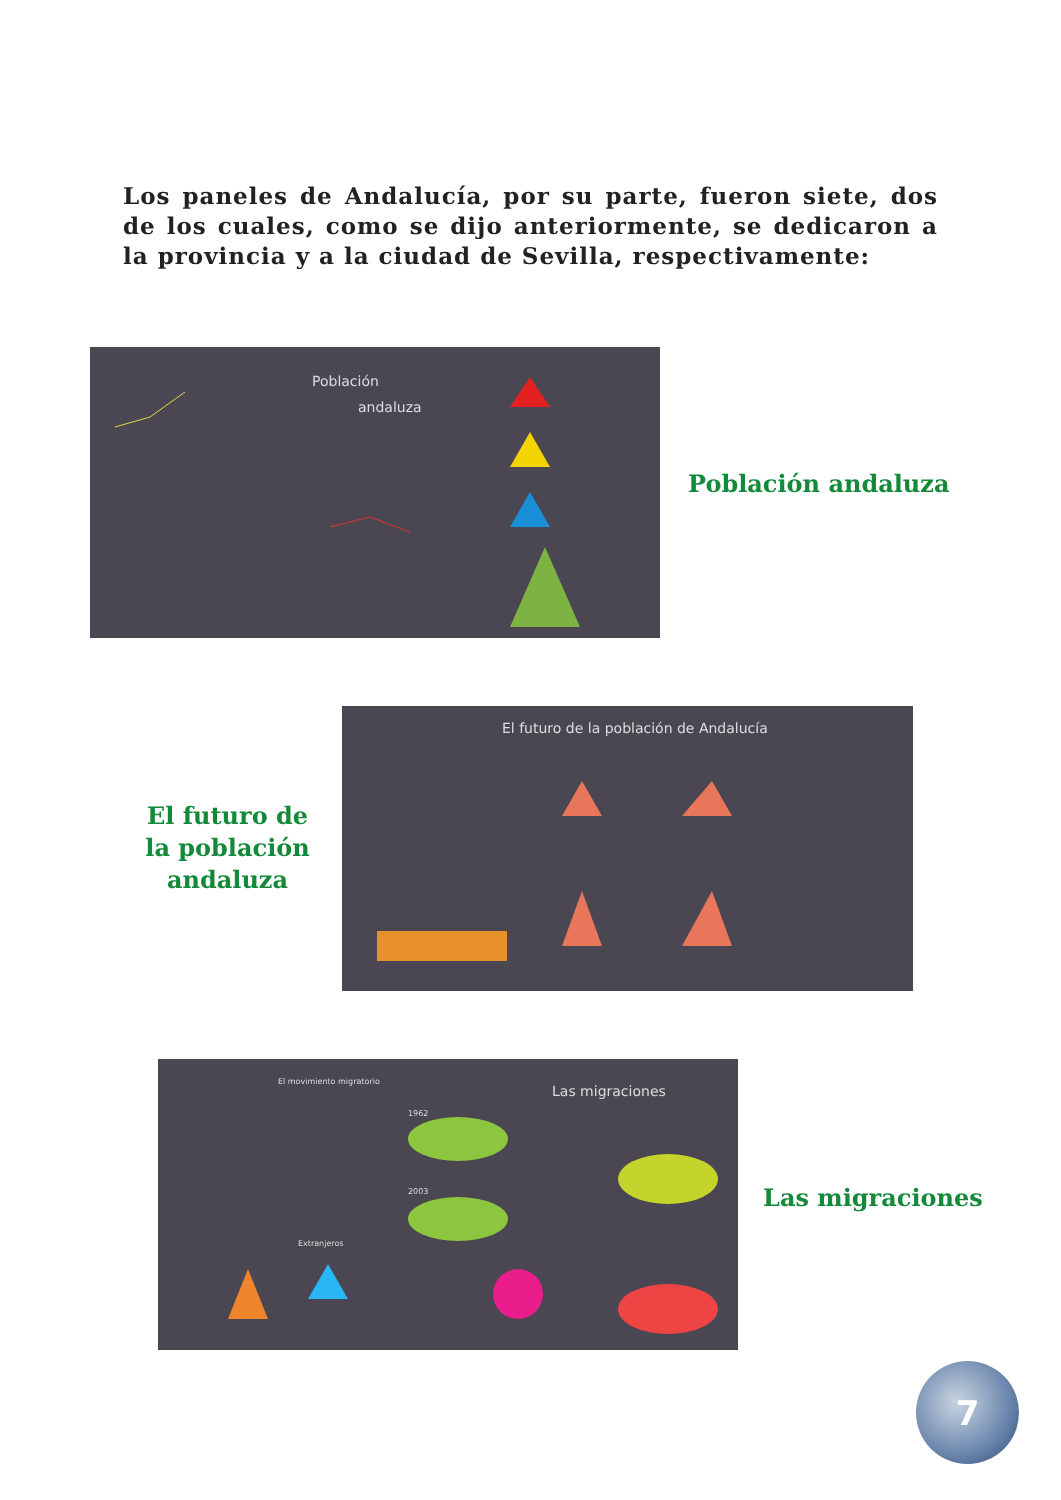Los paneles de Andalucía, por su parte, fueron siete, dos de los cuales, como se dijo anteriormente, se dedicaron a la provincia y a la ciudad de Sevilla, respectivamente:
Población
andaluza
Población andaluza
El futuro de la población andaluza
El futuro de la población de Andalucía
El movimiento migratorio
Las migraciones
1962
2003
Extranjeros
Las migraciones
7